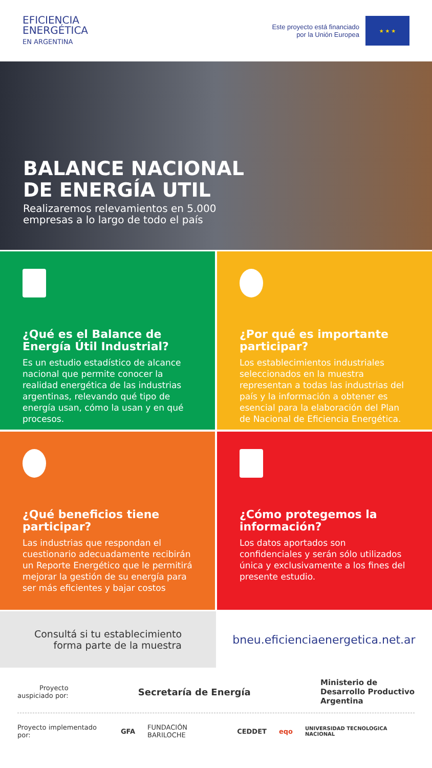EFICIENCIA
ENERGÉTICA
EN ARGENTINA
Este proyecto está financiado
por la Unión Europea
★ ★ ★
BALANCE NACIONAL
DE ENERGÍA UTIL
Realizaremos relevamientos en 5.000
empresas a lo largo de todo el país
¿Qué es el Balance de Energía Útil Industrial?
Es un estudio estadístico de alcance nacional que permite conocer la realidad energética de las industrias argentinas, relevando qué tipo de energía usan, cómo la usan y en qué procesos.
¿Por qué es importante participar?
Los establecimientos industriales seleccionados en la muestra representan a todas las industrias del país y la información a obtener es esencial para la elaboración del Plan de Nacional de Eficiencia Energética.
¿Qué beneficios tiene participar?
Las industrias que respondan el cuestionario adecuadamente recibirán un Reporte Energético que le permitirá mejorar la gestión de su energía para ser más eficientes y bajar costos
¿Cómo protegemos la información?
Los datos aportados son confidenciales y serán sólo utilizados única y exclusivamente a los fines del presente estudio.
Consultá si tu establecimiento
forma parte de la muestra
bneu.eficienciaenergetica.net.ar
Proyecto
auspiciado por: Secretaría de Energía Ministerio de
Desarrollo Productivo
Argentina
Proyecto implementado por: GFA FUNDACIÓN BARILOCHE CEDDET eqo UNIVERSIDAD TECNOLOGICA NACIONAL